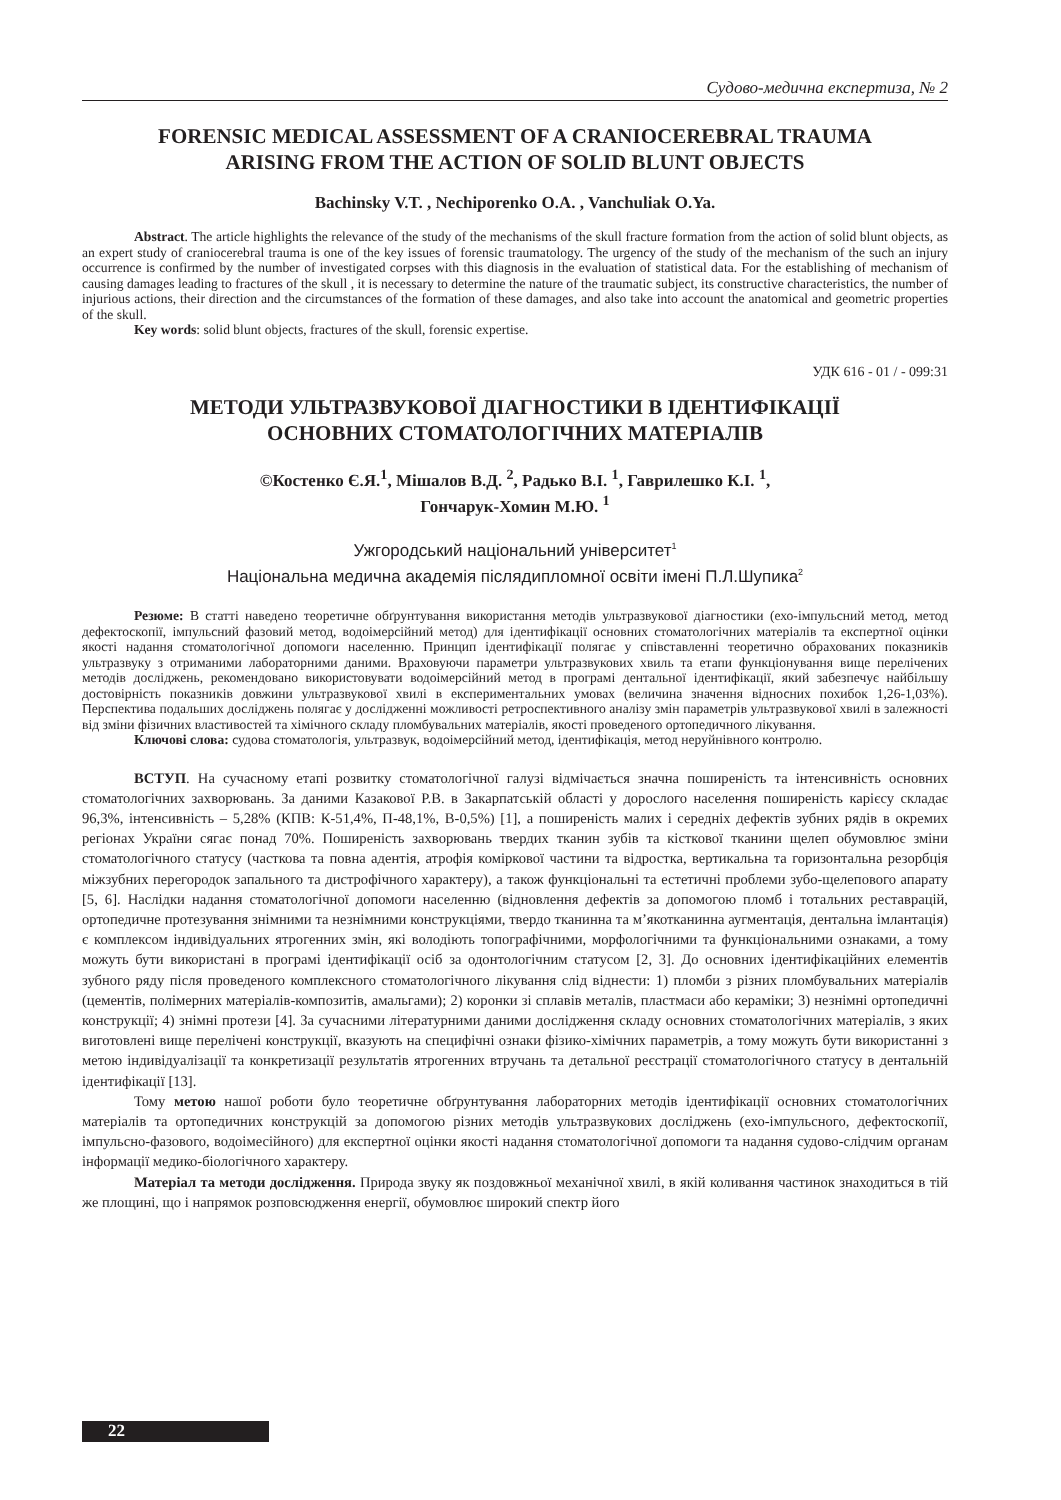Судово-медична експертиза, № 2
FORENSIC MEDICAL ASSESSMENT OF A CRANIOCEREBRAL TRAUMA
ARISING FROM THE ACTION OF SOLID BLUNT OBJECTS
Bachinsky V.T. , Nechiporenko O.A. , Vanchuliak O.Ya.
Abstract. The article highlights the relevance of the study of the mechanisms of the skull fracture formation from the action of solid blunt objects, as an expert study of craniocerebral trauma is one of the key issues of forensic traumatology. The urgency of the study of the mechanism of the such an injury occurrence is confirmed by the number of investigated corpses with this diagnosis in the evaluation of statistical data. For the establishing of mechanism of causing damages leading to fractures of the skull , it is necessary to determine the nature of the traumatic subject, its constructive characteristics, the number of injurious actions, their direction and the circumstances of the formation of these damages, and also take into account the anatomical and geometric properties of the skull.
Key words: solid blunt objects, fractures of the skull, forensic expertise.
УДК 616 - 01 / - 099:31
МЕТОДИ УЛЬТРАЗВУКОВОЇ ДІАГНОСТИКИ В ІДЕНТИФІКАЦІЇ
ОСНОВНИХ СТОМАТОЛОГІЧНИХ МАТЕРІАЛІВ
©Костенко Є.Я.<sup>1</sup>, Мішалов В.Д. <sup>2</sup>, Радько В.І. <sup>1</sup>, Гаврилешко К.І. <sup>1</sup>,
Гончарук-Хомин М.Ю. <sup>1</sup>
Ужгородський національний університет<sup>1</sup>
Національна медична академія післядипломної освіти імені П.Л.Шупика<sup>2</sup>
Резюме: В статті наведено теоретичне обґрунтування використання методів ультразвукової діагностики (ехо-імпульсний метод, метод дефектоскопії, імпульсний фазовий метод, водоімерсійний метод) для ідентифікації основних стоматологічних матеріалів та експертної оцінки якості надання стоматологічної допомоги населенню. Принцип ідентифікації полягає у співставленні теоретично обрахованих показників ультразвуку з отриманими лабораторними даними. Враховуючи параметри ультразвукових хвиль та етапи функціонування вище перелічених методів досліджень, рекомендовано використовувати водоімерсійний метод в програмі дентальної ідентифікації, який забезпечує найбільшу достовірність показників довжини ультразвукової хвилі в експериментальних умовах (величина значення відносних похибок 1,26-1,03%). Перспектива подальших досліджень полягає у дослідженні можливості ретроспективного аналізу змін параметрів ультразвукової хвилі в залежності від зміни фізичних властивостей та хімічного складу пломбувальних матеріалів, якості проведеного ортопедичного лікування.
Ключові слова: судова стоматологія, ультразвук, водоімерсійний метод, ідентифікація, метод неруйнівного контролю.
ВСТУП. На сучасному етапі розвитку стоматологічної галузі відмічається значна поширеність та інтенсивність основних стоматологічних захворювань. За даними Казакової Р.В. в Закарпатській області у дорослого населення поширеність карієсу складає 96,3%, інтенсивність – 5,28% (КПВ: К-51,4%, П-48,1%, В-0,5%) [1], а поширеність малих і середніх дефектів зубних рядів в окремих регіонах України сягає понад 70%. Поширеність захворювань твердих тканин зубів та кісткової тканини щелеп обумовлює зміни стоматологічного статусу (часткова та повна адентія, атрофія коміркової частини та відростка, вертикальна та горизонтальна резорбція міжзубних перегородок запального та дистрофічного характеру), а також функціональні та естетичні проблеми зубо-щелепового апарату [5, 6]. Наслідки надання стоматологічної допомоги населенню (відновлення дефектів за допомогою пломб і тотальних реставрацій, ортопедичне протезування знімними та незнімними конструкціями, твердо тканинна та м’якотканинна аугментація, дентальна імлантація) є комплексом індивідуальних ятрогенних змін, які володіють топографічними, морфологічними та функціональними ознаками, а тому можуть бути використані в програмі ідентифікації осіб за одонтологічним статусом [2, 3]. До основних ідентифікаційних елементів зубного ряду після проведеного комплексного стоматологічного лікування слід віднести: 1) пломби з різних пломбувальних матеріалів (цементів, полімерних матеріалів-композитів, амальгами); 2) коронки зі сплавів металів, пластмаси або кераміки; 3) незнімні ортопедичні конструкції; 4) знімні протези [4]. За сучасними літературними даними дослідження складу основних стоматологічних матеріалів, з яких виготовлені вище перелічені конструкції, вказують на специфічні ознаки фізико-хімічних параметрів, а тому можуть бути використанні з метою індивідуалізації та конкретизації результатів ятрогенних втручань та детальної реєстрації стоматологічного статусу в дентальній ідентифікації [13].
Тому метою нашої роботи було теоретичне обґрунтування лабораторних методів ідентифікації основних стоматологічних матеріалів та ортопедичних конструкцій за допомогою різних методів ультразвукових досліджень (ехо-імпульсного, дефектоскопії, імпульсно-фазового, водоімесійного) для експертної оцінки якості надання стоматологічної допомоги та надання судово-слідчим органам інформації медико-біологічного характеру.
Матеріал та методи дослідження. Природа звуку як поздовжньої механічної хвилі, в якій коливання частинок знаходиться в тій же площині, що і напрямок розповсюдження енергії, обумовлює широкий спектр його
22